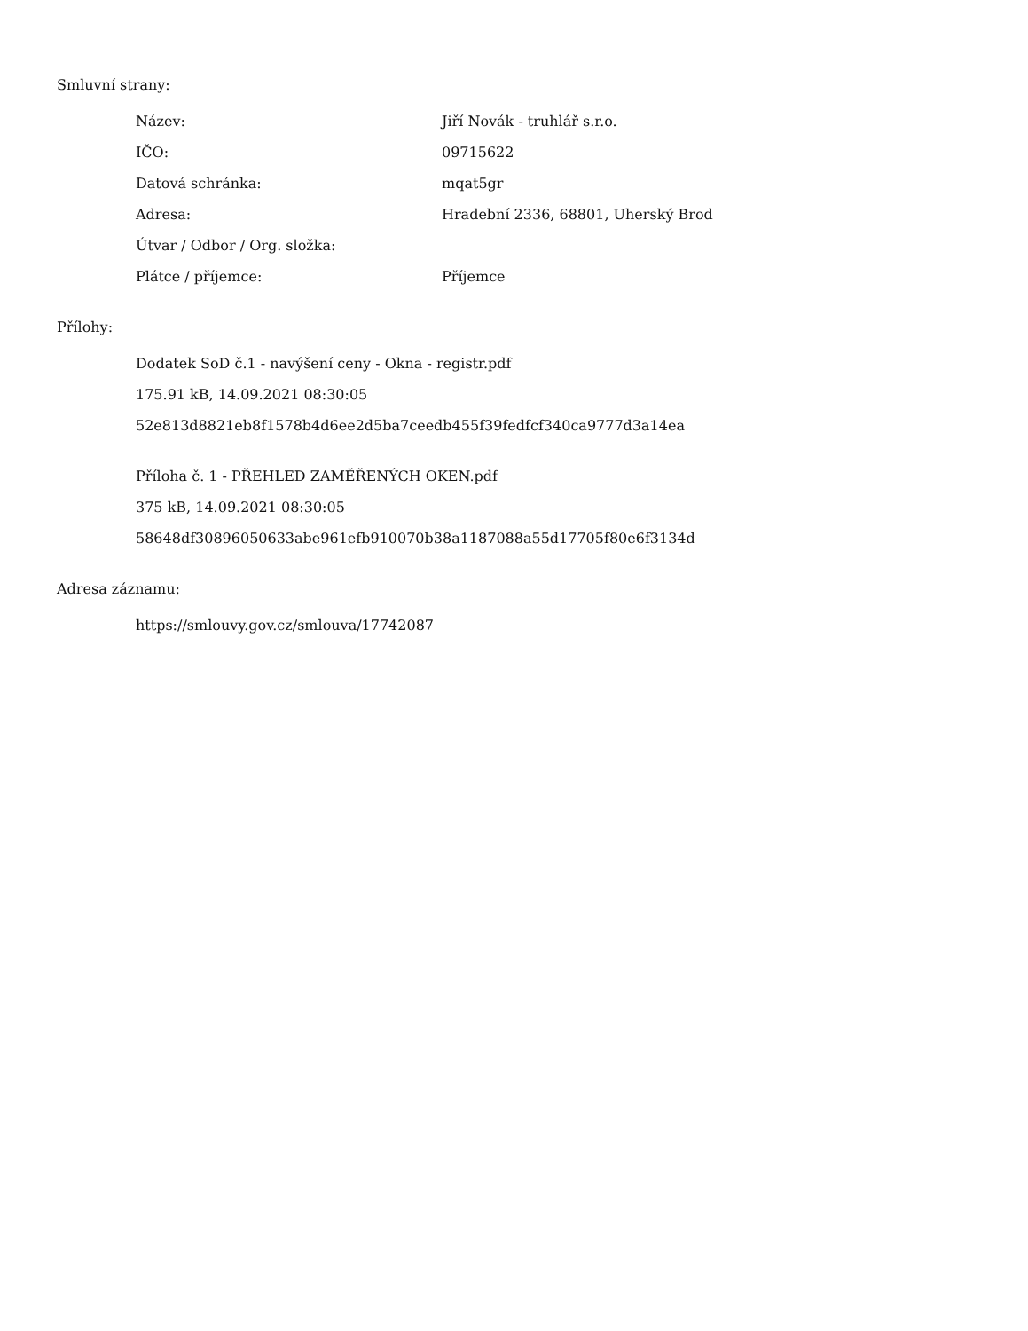Smluvní strany:
| Název: | Jiří Novák - truhlář s.r.o. |
| IČO: | 09715622 |
| Datová schránka: | mqat5gr |
| Adresa: | Hradební 2336, 68801, Uherský Brod |
| Útvar / Odbor / Org. složka: | |
| Plátce / příjemce: | Příjemce |
Přílohy:
Dodatek SoD č.1 - navýšení ceny - Okna - registr.pdf
175.91 kB, 14.09.2021 08:30:05
52e813d8821eb8f1578b4d6ee2d5ba7ceedb455f39fedfcf340ca9777d3a14ea
Příloha č. 1 - PŘEHLED ZAMĚŘENÝCH OKEN.pdf
375 kB, 14.09.2021 08:30:05
58648df30896050633abe961efb910070b38a1187088a55d17705f80e6f3134d
Adresa záznamu:
https://smlouvy.gov.cz/smlouva/17742087